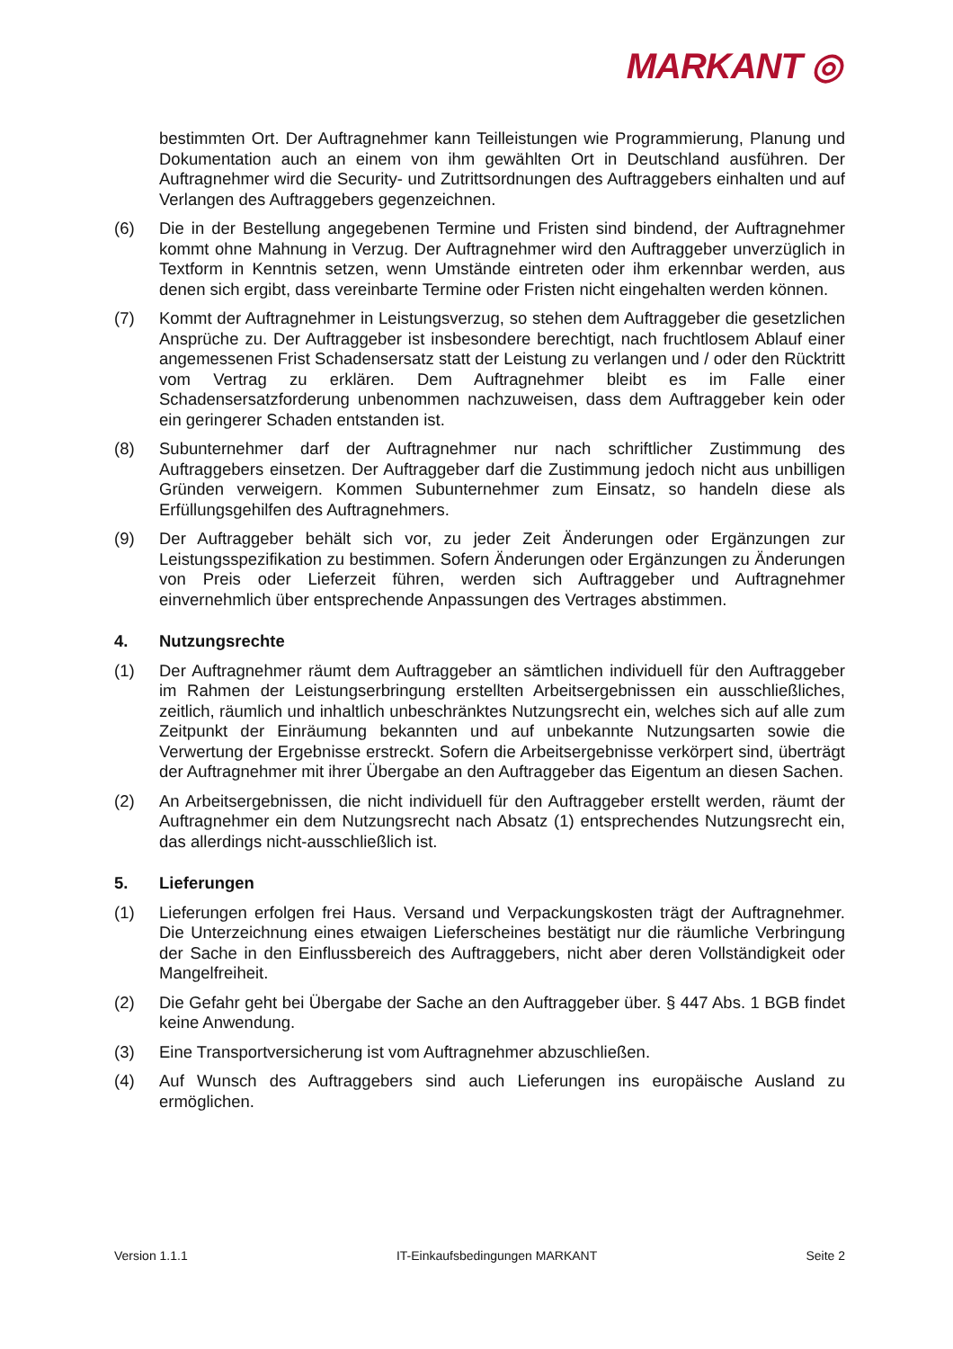MARKANT ◎
bestimmten Ort. Der Auftragnehmer kann Teilleistungen wie Programmierung, Planung und Dokumentation auch an einem von ihm gewählten Ort in Deutschland ausführen. Der Auftragnehmer wird die Security- und Zutrittsordnungen des Auftraggebers einhalten und auf Verlangen des Auftraggebers gegenzeichnen.
(6) Die in der Bestellung angegebenen Termine und Fristen sind bindend, der Auftragnehmer kommt ohne Mahnung in Verzug. Der Auftragnehmer wird den Auftraggeber unverzüglich in Textform in Kenntnis setzen, wenn Umstände eintreten oder ihm erkennbar werden, aus denen sich ergibt, dass vereinbarte Termine oder Fristen nicht eingehalten werden können.
(7) Kommt der Auftragnehmer in Leistungsverzug, so stehen dem Auftraggeber die gesetzlichen Ansprüche zu. Der Auftraggeber ist insbesondere berechtigt, nach fruchtlosem Ablauf einer angemessenen Frist Schadensersatz statt der Leistung zu verlangen und / oder den Rücktritt vom Vertrag zu erklären. Dem Auftragnehmer bleibt es im Falle einer Schadensersatzforderung unbenommen nachzuweisen, dass dem Auftraggeber kein oder ein geringerer Schaden entstanden ist.
(8) Subunternehmer darf der Auftragnehmer nur nach schriftlicher Zustimmung des Auftraggebers einsetzen. Der Auftraggeber darf die Zustimmung jedoch nicht aus unbilligen Gründen verweigern. Kommen Subunternehmer zum Einsatz, so handeln diese als Erfüllungsgehilfen des Auftragnehmers.
(9) Der Auftraggeber behält sich vor, zu jeder Zeit Änderungen oder Ergänzungen zur Leistungsspezifikation zu bestimmen. Sofern Änderungen oder Ergänzungen zu Änderungen von Preis oder Lieferzeit führen, werden sich Auftraggeber und Auftragnehmer einvernehmlich über entsprechende Anpassungen des Vertrages abstimmen.
4. Nutzungsrechte
(1) Der Auftragnehmer räumt dem Auftraggeber an sämtlichen individuell für den Auftraggeber im Rahmen der Leistungserbringung erstellten Arbeitsergebnissen ein ausschließliches, zeitlich, räumlich und inhaltlich unbeschränktes Nutzungsrecht ein, welches sich auf alle zum Zeitpunkt der Einräumung bekannten und auf unbekannte Nutzungsarten sowie die Verwertung der Ergebnisse erstreckt. Sofern die Arbeitsergebnisse verkörpert sind, überträgt der Auftragnehmer mit ihrer Übergabe an den Auftraggeber das Eigentum an diesen Sachen.
(2) An Arbeitsergebnissen, die nicht individuell für den Auftraggeber erstellt werden, räumt der Auftragnehmer ein dem Nutzungsrecht nach Absatz (1) entsprechendes Nutzungsrecht ein, das allerdings nicht-ausschließlich ist.
5. Lieferungen
(1) Lieferungen erfolgen frei Haus. Versand und Verpackungskosten trägt der Auftragnehmer. Die Unterzeichnung eines etwaigen Lieferscheines bestätigt nur die räumliche Verbringung der Sache in den Einflussbereich des Auftraggebers, nicht aber deren Vollständigkeit oder Mangelfreiheit.
(2) Die Gefahr geht bei Übergabe der Sache an den Auftraggeber über. § 447 Abs. 1 BGB findet keine Anwendung.
(3) Eine Transportversicherung ist vom Auftragnehmer abzuschließen.
(4) Auf Wunsch des Auftraggebers sind auch Lieferungen ins europäische Ausland zu ermöglichen.
Version 1.1.1 IT-Einkaufsbedingungen MARKANT Seite 2